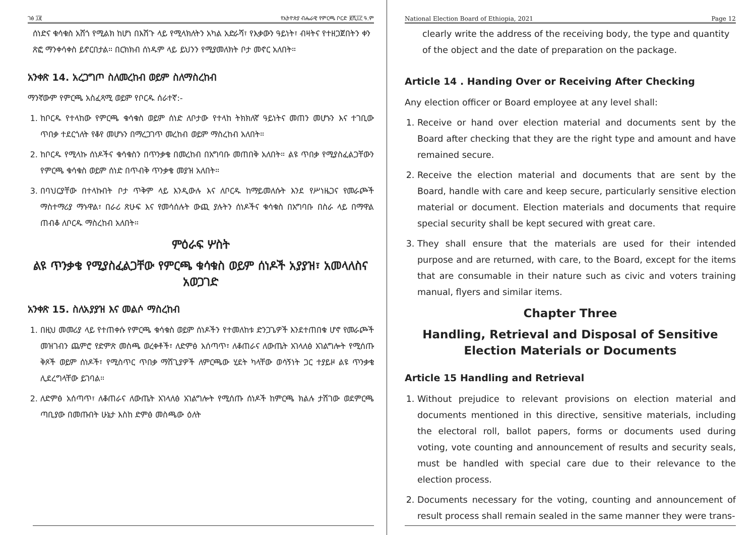ገፅ ፲፪ የኢትዮጵያ ብሔራዊ የምርጫ ቦርድ ፪ሺ፲፫ ዓ.ም
ሰነድና ቁሳቁስ አሸጎ የሚልክ ከሆነ በእሽጉ ላይ የሚላክለትን አካል አድራሻ፣ የእቃውን ዓይነት፣ ብዛትና የተዘጋጀበትን ቀን ጽፎ ማንቀሳቀስ ይኖርበታል። በርክክብ ሰነዱም ላይ ይህንን የሚያመለክት ቦታ መኖር አለበት።
አንቀጽ 14. አረጋግጦ ስለመረከብ ወይም ስለማስረከብ
ማንኛውም የምርጫ አስፈጻሚ ወይም የቦርዱ ሰራተኛ:-
1. ከቦርዱ የተላከው የምርጫ ቁሳቁስ ወይም ሰነድ ለቦታው የተላከ ትክክለኛ ዓይነትና መጠን መሆኑን እና ተገቢው ጥበቃ ተደርጎለት የቆየ መሆኑን በማረጋገጥ መረከብ ወይም ማስረከብ አለበት።
2. ከቦርዱ የሚላኩ ሰነዶችና ቁሳቁስን በጥንቃቄ በመረከብ በአግባቡ መጠበቅ አለበት። ልዩ ጥበቃ የሚያስፈልጋቸውን የምርጫ ቁሳቁስ ወይም ሰነድ በጥብቅ ጥንቃቄ መያዝ አለበት።
3. በባህርያቸው በተላኩበት ቦታ ጥቅም ላይ እንዲውሉ እና ለቦርዱ ከማይመለሱት እንደ የሥነዜጋና የመራጮች ማስተማሪያ ማኑዋል፣ በራሪ ጽሁፍ እና የመሳሰሉት ውጪ ያሉትን ሰነዶችና ቁሳቁስ በአግባቡ በስራ ላይ በማዋል ጠብቆ ለቦርዱ ማስረከብ አለበት።
ምዕራፍ ሦስት
ልዩ ጥንቃቄ የሚያስፈልጋቸው የምርጫ ቁሳቁስ ወይም ሰነዶች አያያዝ፣ አመላለስና አወጋገድ
አንቀጽ 15. ስለአያያዝ እና መልሶ ማስረከብ
1. በዚህ መመሪያ ላይ የተጠቀሱ የምርጫ ቁሳቁስ ወይም ሰነዶችን የተመለከቱ ድንጋጌዎች እንደተጠበቁ ሆኖ የመራጮች መዝገብን ጨምሮ የድምጽ መስጫ ወረቀቶች፣ ለድምፅ አሰጣጥ፣ ለቆጠራና ለውጤት አገላለፅ አገልግሎት የሚሰጡ ቅጾች ወይም ሰነዶች፣ የሚስጥር ጥበቃ ማሸጊያዎች ለምርጫው ሂደት ካላቸው ወሳኝነት ጋር ተያይዞ ልዩ ጥንቃቄ ሊደረግላቸው ይገባል።
2. ለድምፅ አሰጣጥ፣ ለቆጠራና ለውጤት አገላለፅ አገልግሎት የሚሰጡ ሰነዶች ከምርጫ ክልሉ ታሽገው ወደምርጫ ጣቢያው በመጡበት ሁኔታ እስከ ድምፅ መስጫው ዕለት
National Election Board of Ethiopia, 2021 Page 12
clearly write the address of the receiving body, the type and quantity of the object and the date of preparation on the package.
Article 14 . Handing Over or Receiving After Checking
Any election officer or Board employee at any level shall:
1. Receive or hand over election material and documents sent by the Board after checking that they are the right type and amount and have remained secure.
2. Receive the election material and documents that are sent by the Board, handle with care and keep secure, particularly sensitive election material or document. Election materials and documents that require special security shall be kept secured with great care.
3. They shall ensure that the materials are used for their intended purpose and are returned, with care, to the Board, except for the items that are consumable in their nature such as civic and voters training manual, flyers and similar items.
Chapter Three
Handling, Retrieval and Disposal of Sensitive Election Materials or Documents
Article 15 Handling and Retrieval
1. Without prejudice to relevant provisions on election material and documents mentioned in this directive, sensitive materials, including the electoral roll, ballot papers, forms or documents used during voting, vote counting and announcement of results and security seals, must be handled with special care due to their relevance to the election process.
2. Documents necessary for the voting, counting and announcement of result process shall remain sealed in the same manner they were trans-